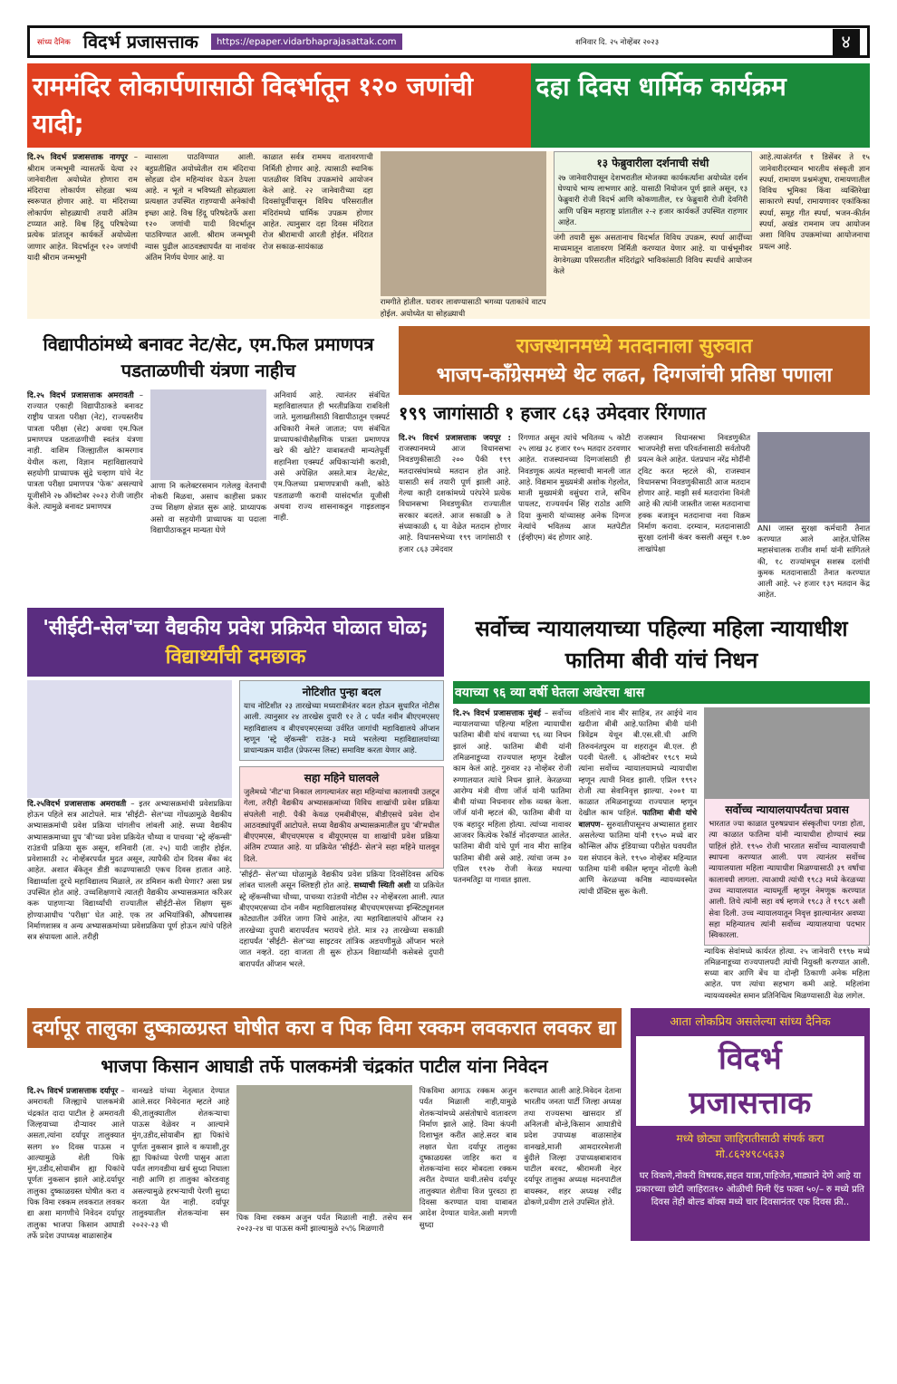सांध्य दैनिक विदर्भ प्रजासत्ताक https://epaper.vidarbhaprajasattak.com शनिवार दि. २५ नोव्हेंबर २०२३ ४
राममंदिर लोकार्पणासाठी विदर्भातून १२० जणांची यादी;
दहा दिवस धार्मिक कार्यक्रम
दि.२५ विदर्भ प्रजासत्ताक नागपूर – श्रीराम जन्मभूमी न्यासतर्फे येत्या २२ जानेवारीला अयोध्येत होणारा राम मंदिराचा लोकार्पण सोहळा भव्य स्वरूपात होणार आहे. या मंदिराच्या लोकार्पण सोहळ्याची तयारी अंतिम टप्प्यात आहे. विश्व हिंदू परिषदेच्या प्रत्येक प्रांतातून कार्यकर्ते अयोध्येला जाणार आहेत. विदर्भातून १२० जणांची यादी श्रीराम जन्मभूमी
न्यासाला पाठविण्यात आली. बहुप्रतीक्षित अयोध्येतील राम मंदिराचा सोहळा दोन महिन्यांवर येऊन ठेपला आहे. न भूतो न भविष्यती सोहळ्याला प्रत्यक्षात उपस्थित राहण्याची अनेकांची इच्छा आहे. विश्व हिंदू परिषदेतर्फे अशा १२० जणांची यादी विदर्भातून पाठविण्यात आली. श्रीराम जन्मभूमी न्यास पुढील आठवड्यापर्यंत या नावांवर अंतिम निर्णय घेणार आहे. या
काळात सर्वत्र राममय वातावरणाची निर्मिती होणार आहे. त्यासाठी स्थानिक पातळीवर विविध उपक्रमांचे आयोजन केले आहे. २२ जानेवारीच्या दहा दिवसांपूर्वीपासून विविध परिसरातील मंदिरांमध्ये धार्मिक उपक्रम होणार आहेत. त्यानुसार दहा दिवस मंदिरात रोज श्रीरामाची आरती होईल. मंदिरात रोज सकाळ-सायंकाळ
रामगीते होतील. घरावर लावण्यासाठी भगव्या पताकांचे वाटप होईल. अयोध्येत या सोहळ्याची
१३ फेब्रुवारीला दर्शनाची संधी
२७ जानेवारीपासून देशभरातील मोजक्या कार्यकर्त्यांना अयोध्येत दर्शन घेण्याचे भाग्य लाभणार आहे. यासाठी नियोजन पूर्ण झाले असून, १३ फेब्रुवारी रोजी विदर्भ आणि कोकणातील, १४ फेब्रुवारी रोजी देवगिरी आणि पश्चिम महाराष्ट्र प्रांतातील २-२ हजार कार्यकर्ते उपस्थित राहणार आहेत.
जंगी तयारी सुरू असतानाच विदर्भात विविध उपक्रम, स्पर्धा आदींच्या माध्यमातून वातावरण निर्मिती करण्यात येणार आहे. या पार्श्वभूमीवर वेगवेगळ्या परिसरातील मंदिरांद्वारे भाविकांसाठी विविध स्पर्धांचे आयोजन केले
आहे.त्याअंतर्गत १ डिसेंबर ते १५ जानेवारीदरम्यान भारतीय संस्कृती ज्ञान स्पर्धा, रामायण प्रश्नमंजूषा, रामायणातील विविध भूमिका किंवा व्यक्तिरेखा साकारणे स्पर्धा, रामायणावर एकांकिका स्पर्धा, समूह गीत स्पर्धा, भजन-कीर्तन स्पर्धा, अखंड रामनाम जप आयोजन अशा विविध उपक्रमांच्या आयोजनाचा प्रयत्न आहे.
विद्यापीठांमध्ये बनावट नेट/सेट, एम.फिल प्रमाणपत्र पडताळणीची यंत्रणा नाहीच
दि.२५ विदर्भ प्रजासत्ताक अमरावती – राज्यात एकाही विद्यापीठाकडे बनावट राष्ट्रीय पात्रता परीक्षा (नेट), राज्यस्तरीय पात्रता परीक्षा (सेट) अथवा एम.फिल प्रमाणपत्र पडताळणीची स्वतंत्र यंत्रणा नाही. वाशिम जिल्ह्यातील कामरगाव येथील कला, विज्ञान महाविद्यालयाचे सहयोगी प्राध्यापक सुंद्रे चव्हाण यांचे नेट पात्रता परीक्षा प्रमाणपत्र 'फेक' असल्याचे यूजीसीने २७ ऑक्टोबर २०२३ रोजी जाहीर केले. त्यामुळे बनावट प्रमाणपत्र
आणा नि कलेक्टरसमान गलेलठ्ठ वेतनाची नोकरी मिळवा, असाच काहीसा प्रकार उच्च शिक्षण क्षेत्रात सुरू आहे. प्राध्यापक असो वा सहयोगी प्राध्यापक या पदाला विद्यापीठाकडून मान्यता घेणे
अनिवार्य आहे. त्यानंतर संबंधित महाविद्यालयात ही भरतीप्रक्रिया राबविली जाते. मुलाखतीसाठी विद्यापीठातून एक्स्पर्ट अधिकारी नेमले जातात; पण संबंधित प्राध्यापकांचीशैक्षणिक पात्रता प्रमाणपत्र खरे की खोटे? याबाबतची मान्यतेपूर्वी शहानिशा एक्स्पर्ट अधिकाऱ्यांनी करावी, असे अपेक्षित असते.मात्र नेट/सेट, एम.फिलच्या प्रमाणपत्राची कशी, कोठे पडताळणी करावी यासंदर्भात यूजीसी अथवा राज्य शासनाकडून गाइडलाइन नाही.
राजस्थानमध्ये मतदानाला सुरुवात
भाजप-काँग्रेसमध्ये थेट लढत, दिग्गजांची प्रतिष्ठा पणाला
१९९ जागांसाठी १ हजार ८६३ उमेदवार रिंगणात
दि.२५ विदर्भ प्रजासत्ताक जयपूर : राजस्थानमध्ये आज विधानसभा निवडणुकीसाठी २०० पैकी १९९ मतदारसंघांमध्ये मतदान होत आहे. यासाठी सर्व तयारी पूर्ण झाली आहे. गेल्या काही दशकांमध्ये परंपरेने प्रत्येक विधानसभा निवडणुकीत राज्यातील सरकार बदलते. आज सकाळी ७ ते संध्याकाळी ६ या वेळेत मतदान होणार आहे. विधानसभेच्या १९९ जागांसाठी १ हजार ८६३ उमेदवार
रिंगणात असून त्यांचे भवितव्य ५ कोटी २५ लाख ३८ हजार १०५ मतदार ठरवणार आहेत. राजस्थानच्या दिग्गजांसाठी ही निवडणूक अत्यंत महत्त्वाची मानली जात आहे. विद्यमान मुख्यमंत्री अशोक गेहलोत, माजी मुख्यमंत्री वसुंधरा राजे, सचिन पायलट, राज्यवर्धन सिंह राठोड आणि दिया कुमारी यांच्यासह अनेक दिग्गज नेत्यांचे भवितव्य आज मतपेटीत (ईव्हीएम) बंद होणार आहे.
राजस्थान विधानसभा निवडणुकीत भाजपनेही सत्ता परिवर्तनासाठी सर्वतोपरी प्रयत्न केले आहेत. पंतप्रधान नरेंद्र मोदींनी ट्विट करत म्हटले की, राजस्थान विधानसभा निवडणुकीसाठी आज मतदान होणार आहे. माझी सर्व मतदारांना विनंती आहे की त्यांनी जास्तीत जास्त मतदानाचा हक्क बजावून मतदानाचा नवा विक्रम निर्माण करावा. दरम्यान, मतदानासाठी सुरक्षा दलांनी कंबर कसली असून १.७० लाखांपेक्षा
ANI जास्त सुरक्षा कर्मचारी तैनात करण्यात आले आहेत.पोलिस महासंचालक राजीव शर्मा यांनी सांगितले की, १८ राज्यांमधून सशस्त्र दलांची कुमक मतदानासाठी तैनात करण्यात आली आहे. ५२ हजार १३९ मतदान केंद्र आहेत.
'सीईटी-सेल'च्या वैद्यकीय प्रवेश प्रक्रियेत घोळात घोळ; विद्यार्थ्यांची दमछाक
दि.२५विदर्भ प्रजासत्ताक अमरावती – इतर अभ्यासक्रमांची प्रवेशप्रक्रिया होऊन पहिले सत्र आटोपले. मात्र 'सीईटी- सेल'च्या गोंधळामुळे वैद्यकीय अभ्यासक्रमांची प्रवेश प्रक्रिया चांगलीच लांबली आहे. सध्या वैद्यकीय अभ्यासक्रमाच्या ग्रुप 'बी'च्या प्रवेश प्रक्रियेत चौथ्या व पाचव्या 'स्ट्रे व्हॅकन्सी' राउंडची प्रक्रिया सुरू असून, शनिवारी (ता. २५) यादी जाहीर होईल. प्रवेशासाठी २८ नोव्हेंबरपर्यंत मुदत असून, त्यापैकी दोन दिवस बँका बंद आहेत. अशात बँकेतून डीडी काढण्यासाठी एकच दिवस हातात आहे. विद्यार्थ्याला दूरचे महाविद्यालय मिळाले, तर डमिशन कशी घेणार? असा प्रश्न उपस्थित होत आहे. उच्चशिक्षणाचे त्यातही वैद्यकीय अभ्यासक्रमात करिअर करू पाहणाऱ्या विद्यार्थ्यांची राज्यातील सीईटी-सेल शिक्षण सुरू होण्याआधीच 'परीक्षा' घेत आहे. एक तर अभियांत्रिकी, औषधशास्त्र निर्माणशास्त्र व अन्य अभ्यासक्रमांच्या प्रवेशप्रक्रिया पूर्ण होऊन त्यांचे पहिले सत्र संपायला आले. तरीही
नोटिशीत पुन्हा बदल
याच नोटिशीत २३ तारखेच्या मध्यरात्रीनंतर बदल होऊन सुधारित नोटीस आली. त्यानुसार २४ तारखेस दुपारी १२ ते ८ पर्यंत नवीन बीएएमएसए महाविद्यालय व बीएचएमएसच्या उर्वरित जागांची महाविद्यालये ऑप्शन म्हणून 'स्ट्रे व्हॅकन्सी' राउंड-३ मध्ये भरलेल्या महाविद्यालयांच्या प्राधान्यक्रम यादीत (प्रेफरन्स लिस्ट) समाविष्ट करता येणार आहे.
सहा महिने घालवले
जुलैमध्ये 'नीट'चा निकाल लागल्यानंतर सहा महिन्यांचा कालावधी उलटून गेला, तरीही वैद्यकीय अभ्यासक्रमांच्या विविध शाखांची प्रवेश प्रक्रिया संपलेली नाही. पैकी केवळ एमबीबीएस, बीडीएसचे प्रवेश दोन आठवड्यांपूर्वी आटोपले. सध्या वैद्यकीय अभ्यासक्रमातील ग्रुप 'बी'मधील बीएएमएस, बीएचएमएस व बीयूएमएस या शाखांची प्रवेश प्रक्रिया अंतिम टप्प्यात आहे. या प्रक्रियेत 'सीईटी- सेल'ने सहा महिने घालवून दिले.
'सीईटी- सेल'च्या घोळामुळे वैद्यकीय प्रवेश प्रक्रिया दिवसेंदिवस अधिक लांबत चालली असून क्लिष्टही होत आहे. सध्याची स्थिती अशी या प्रक्रियेत स्ट्रे व्हॅकन्सीच्या चौथ्या, पाचव्या राउंडची नोटीस २२ नोव्हेंबरला आली. त्यात बीएएमएसच्या दोन नवीन महाविद्यालयांसह बीएचएमएसच्या इन्स्टिट्यूशनल कोट्यातील उर्वरित जागा जिथे आहेत, त्या महाविद्यालयांचे ऑप्शन २३ तारखेच्या दुपारी बारापर्यंतच भरायचे होते. मात्र २३ तारखेच्या सकाळी दहापर्यंत 'सीईटी- सेल'च्या साइटवर तांत्रिक अडचणीमुळे ऑप्शन भरले जात नव्हते. दहा वाजता ती सुरू होऊन विद्यार्थ्यांनी कसेबसे दुपारी बारापर्यंत ऑप्शन भरले.
सर्वोच्च न्यायालयाच्या पहिल्या महिला न्यायाधीश फातिमा बीवी यांचं निधन
वयाच्या ९६ व्या वर्षी घेतला अखेरचा श्वास
दि.२५ विदर्भ प्रजासत्ताक मुंबई – सर्वोच्च न्यायालयाच्या पहिल्या महिला न्यायाधीश फातिमा बीवी यांचं वयाच्या ९६ व्या निधन झालं आहे. फातिमा बीवी यांनी तमिळनाडूच्या राज्यपाल म्हणून देखील काम केलं आहे. गुरुवार २३ नोव्हेंबर रोजी रुग्णालयात त्यांचे निधन झाले. केरळच्या आरोग्य मंत्री वीणा जॉर्ज यांनी फातिमा बीवी यांच्या निधनावर शोक व्यक्त केला. जॉर्ज यांनी म्हटलं की, फातिमा बीवी या एक बहादुर महिला होत्या. त्यांच्या नावावर आजवर कित्येक रेकॉर्ड नोंदवण्यात आलेत. फातिमा बीवी यांचे पूर्ण नाव मीरा साहिब फातिमा बीवी असे आहे. त्यांचा जन्म ३० एप्रिल १९२७ रोजी केरळ मधल्या पतनमतिट्टा या गावात झाला.
वडिलांचे नाव मीर साहिब, तर आईचे नाव खदीजा बीबी आहे.फातिमा बीवी यांनी त्रिवेंद्रम येथून बी.एस.सी.ची आणि तिरुवनंतपुरम या शहरातून बी.एल. ही पदवी घेतली. ६ ऑक्टोबर १९८९ मध्ये त्यांना सर्वोच्च न्यायालयामध्ये न्यायाधीश म्हणून त्याची निवड झाली. एप्रिल १९९२ रोजी त्या सेवानिवृत्त झाल्या. २००१ या काळात तमिळनाडूच्या राज्यपाल म्हणून देखील काम पाहिलं. फातिमा बीवी यांचे बालपण– सुरुवातीपासूनच अभ्यासात हुशार असलेल्या फातिमा यांनी १९५० मध्ये बार कौन्सिल ऑफ इंडियाच्या परीक्षेत घवघवीत यश संपादन केले. १९५० नोव्हेंबर महिन्यात फातिमा यांनी वकील म्हणून नोंदणी केली आणि केरळच्या कनिष्ठ न्यायव्यवस्थेत त्यांची प्रॅक्टिस सुरू केली.
सर्वोच्च न्यायालयापर्यंतचा प्रवास
भारतात ज्या काळात पुरुषप्रधान संस्कृतीचा पगडा होता, त्या काळात फातिमा यांनी न्यायाधीश होण्याचं स्वप्न पाहिलं होते. १९५० रोजी भारतात सर्वोच्च न्यायालयाची स्थापना करण्यात आली. पण त्यानंतर सर्वोच्च न्यायालयाला महिला न्यायाधीश मिळण्यासाठी ३९ वर्षांचा कालावधी लागला. त्याआधी त्यांची १९८३ मध्ये केरळच्या उच्च न्यायालयात न्यायमूर्ती म्हणून नेमणूक करण्यात आली. तिथे त्यांनी सहा वर्ष म्हणजे १९८३ ते १९८९ अशी सेवा दिली. उच्च न्यायालयातून निवृत्त झाल्यानंतर अवघ्या सहा महिन्यातच त्यांनी सर्वोच्च न्यायालयाचा पदभार स्विकारला.
न्यायिक सेवांमध्ये कार्यरत होत्या. २५ जानेवारी १९९७ मध्ये तमिळनाडूच्या राज्यपालपदी त्यांची नियुक्ती करण्यात आली. सध्या बार आणि बेंच या दोन्ही ठिकाणी अनेक महिला आहेत. पण त्यांचा सहभाग कमी आहे. महिलांना न्यायव्यवस्थेत समान प्रतिनिधित्व मिळण्यासाठी वेळ लागेल.
दर्यापूर तालुका दुष्काळग्रस्त घोषीत करा व पिक विमा रक्कम लवकरात लवकर द्या
भाजपा किसान आघाडी तर्फे पालकमंत्री चंद्रकांत पाटील यांना निवेदन
दि.२५ विदर्भ प्रजासत्ताक दर्यापूर –अमरावती जिल्ह्याचे पालकमंत्री चंद्रकांत दादा पाटील हे अमरावती जिल्हयाच्या दौऱ्यावर आले असता,त्यांना दर्यापूर तालुक्यात सलग ४० दिवस पाऊस न आल्यामुळे शेती पिके मुंग,उडीद,सोयाबीन ह्या पिकांचे पूर्णतः नुकसान झाले आहे.दर्यापूर तालुका दुष्काळग्रस्त घोषीत करा व पिक विमा रक्कम लवकरात लवकर द्या अशा मागणीचे निवेदन दर्यापूर तालुका भाजपा किसान आघाडी तर्फे प्रदेश उपाध्यक्ष बाळासाहेब
वानखडे यांच्या नेतृत्वात देण्यात आले.सदर निवेदनात म्हटले आहे की,तालुक्यातील शेतकऱ्याचा पाऊस वेळेवर न आल्याने मुंग,उडीद,सोयाबीन ह्या पिकांचे पूर्णतः नुकसान झाले व कपाशी,तुर ह्या पिकांच्या पेरणी पासुन आता पर्यंत लागवडीचा खर्च सुध्दा निघाला नाही आणि हा तालुका कोरडवाहू असल्यामुळे हरभऱ्याची पेरणी सुध्दा करता येत नाही. दर्यापूर तालुक्यातील शेतकऱ्यांना सन २०२२-२३ ची
पिक विमा रक्कम अजुन पर्यंत मिळाली नाही. तसेच सन २०२३-२४ चा पाऊस कमी झाल्यामुळे २५% मिळणारी
पिकविमा आगाऊ रक्कम अजुन पर्यंत मिळाली नाही,यामुळे शेतकऱ्यांमध्ये असंतोषाचे वातावरण निर्माण झाले आहे. विमा कंपनी दिशाभूल करीत आहे.सदर बाब लक्षात घेता दर्यापूर तालुका दुष्काळग्रस्त जाहिर करा व शेतकऱ्यांना सदर मोबदला रक्कम त्वरीत देण्यात यावी.तसेच दर्यापूर तालुक्यात शेतीचा विज पुरवठा हा दिवसा करण्यात यावा याबाबत आदेश देण्यात यावेत.अशी मागणी सुध्दा
करण्यात आली आहे.निवेदन देताना भारतीय जनता पार्टी जिल्हा अध्यक्ष तथा राज्यसभा खासदार डॉ अनिलजी बोन्डे,किसान आघाडीचे प्रदेश उपाध्यक्ष बाळासाहेब वानखडे,माजी आमदाररमेशजी बुंदीले जिल्हा उपाध्यक्षबाबाराव पाटील बरवट, श्रीरामजी नेहर दर्यापूर तालुका अध्यक्ष मदनपाटील बायस्कर, शहर अध्यक्ष रवींद्र ढोकणे,प्रवीण टाले उपस्थित होते.
आता लोकप्रिय असलेल्या सांध्य दैनिक
विदर्भ
प्रजासत्ताक
मध्ये छोट्या जाहिरातीसाठी संपर्क करा
मो.८६२४९८५६३३
घर विकणे,नोकरी विषयक,सहल यात्रा,पाहिजेत,भाड्याने देणे आहे या प्रकारच्या छोटी जाहिरात१० ओळीची मिनी ऍड फक्त ५०/– रु मध्ये प्रति दिवस तेही बोल्ड बॉक्स मध्ये चार दिवसानंतर एक दिवस फ्री..